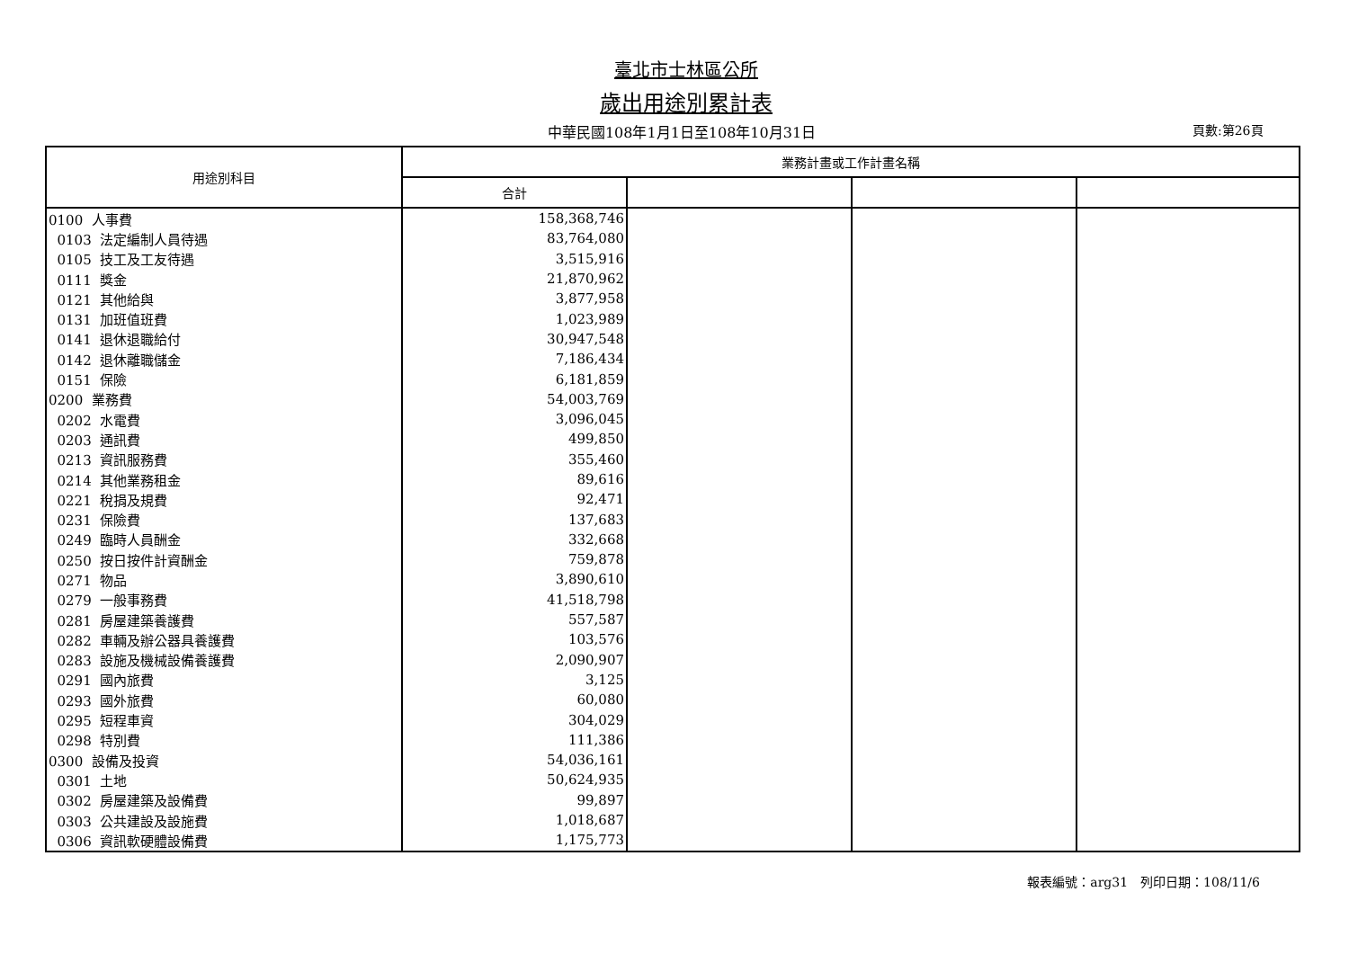臺北市士林區公所
歲出用途別累計表
中華民國108年1月1日至108年10月31日
頁數:第26頁
| 用途別科目 | 業務計畫或工作計畫名稱 | | | |
| --- | --- | --- | --- | --- |
| | 合計 | | | |
| 0100 人事費 | 158,368,746 | | | |
| 0103 法定編制人員待遇 | 83,764,080 | | | |
| 0105 技工及工友待遇 | 3,515,916 | | | |
| 0111 獎金 | 21,870,962 | | | |
| 0121 其他給與 | 3,877,958 | | | |
| 0131 加班值班費 | 1,023,989 | | | |
| 0141 退休退職給付 | 30,947,548 | | | |
| 0142 退休離職儲金 | 7,186,434 | | | |
| 0151 保險 | 6,181,859 | | | |
| 0200 業務費 | 54,003,769 | | | |
| 0202 水電費 | 3,096,045 | | | |
| 0203 通訊費 | 499,850 | | | |
| 0213 資訊服務費 | 355,460 | | | |
| 0214 其他業務租金 | 89,616 | | | |
| 0221 稅捐及規費 | 92,471 | | | |
| 0231 保險費 | 137,683 | | | |
| 0249 臨時人員酬金 | 332,668 | | | |
| 0250 按日按件計資酬金 | 759,878 | | | |
| 0271 物品 | 3,890,610 | | | |
| 0279 一般事務費 | 41,518,798 | | | |
| 0281 房屋建築養護費 | 557,587 | | | |
| 0282 車輛及辦公器具養護費 | 103,576 | | | |
| 0283 設施及機械設備養護費 | 2,090,907 | | | |
| 0291 國內旅費 | 3,125 | | | |
| 0293 國外旅費 | 60,080 | | | |
| 0295 短程車資 | 304,029 | | | |
| 0298 特別費 | 111,386 | | | |
| 0300 設備及投資 | 54,036,161 | | | |
| 0301 土地 | 50,624,935 | | | |
| 0302 房屋建築及設備費 | 99,897 | | | |
| 0303 公共建設及設施費 | 1,018,687 | | | |
| 0306 資訊軟硬體設備費 | 1,175,773 | | | |
報表編號：arg31　列印日期：108/11/6